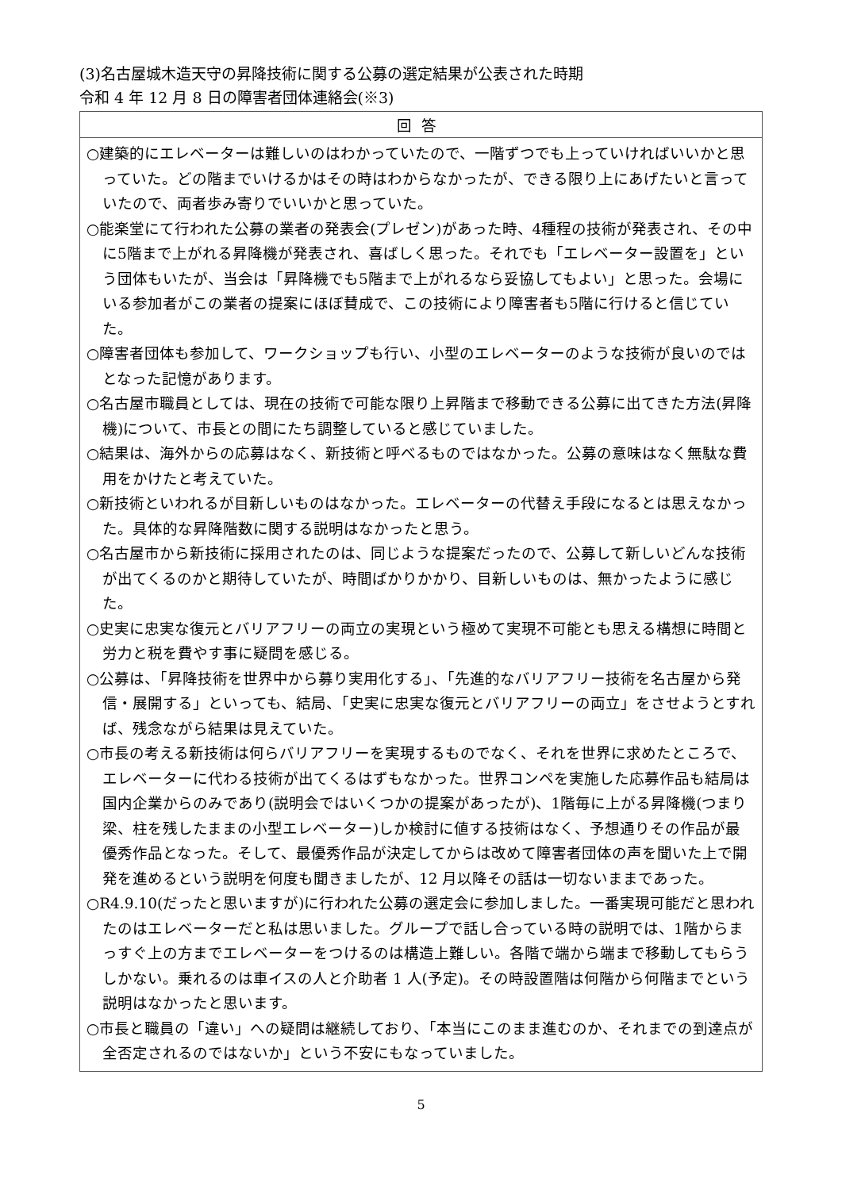(3)名古屋城木造天守の昇降技術に関する公募の選定結果が公表された時期
令和 4 年 12 月 8 日の障害者団体連絡会(※3)
| 回答 |
| --- |
| ○建築的にエレベーターは難しいのはわかっていたので、一階ずつでも上っていければいいかと思っていた。どの階までいけるかはその時はわからなかったが、できる限り上にあげたいと言っていたので、両者歩み寄りでいいかと思っていた。 ○能楽堂にて行われた公募の業者の発表会(プレゼン)があった時、4種程の技術が発表され、その中に5階まで上がれる昇降機が発表され、喜ばしく思った。それでも「エレベーター設置を」という団体もいたが、当会は「昇降機でも5階まで上がれるなら妥協してもよい」と思った。会場にいる参加者がこの業者の提案にほぼ賛成で、この技術により障害者も5階に行けると信じていた。 ○障害者団体も参加して、ワークショップも行い、小型のエレベーターのような技術が良いのではとなった記憶があります。 ○名古屋市職員としては、現在の技術で可能な限り上昇階まで移動できる公募に出てきた方法(昇降機)について、市長との間にたち調整していると感じていました。 ○結果は、海外からの応募はなく、新技術と呼べるものではなかった。公募の意味はなく無駄な費用をかけたと考えていた。 ○新技術といわれるが目新しいものはなかった。エレベーターの代替え手段になるとは思えなかった。具体的な昇降階数に関する説明はなかったと思う。 ○名古屋市から新技術に採用されたのは、同じような提案だったので、公募して新しいどんな技術が出てくるのかと期待していたが、時間ばかりかかり、目新しいものは、無かったように感じた。 ○史実に忠実な復元とバリアフリーの両立の実現という極めて実現不可能とも思える構想に時間と労力と税を費やす事に疑問を感じる。 ○公募は、「昇降技術を世界中から募り実用化する」、「先進的なバリアフリー技術を名古屋から発信・展開する」といっても、結局、「史実に忠実な復元とバリアフリーの両立」をさせようとすれば、残念ながら結果は見えていた。 ○市長の考える新技術は何らバリアフリーを実現するものでなく、それを世界に求めたところで、エレベーターに代わる技術が出てくるはずもなかった。世界コンペを実施した応募作品も結局は国内企業からのみであり(説明会ではいくつかの提案があったが)、1階毎に上がる昇降機(つまり梁、柱を残したままの小型エレベーター)しか検討に値する技術はなく、予想通りその作品が最優秀作品となった。そして、最優秀作品が決定してからは改めて障害者団体の声を聞いた上で開発を進めるという説明を何度も聞きましたが、12 月以降その話は一切ないままであった。 ○R4.9.10(だったと思いますが)に行われた公募の選定会に参加しました。一番実現可能だと思われたのはエレベーターだと私は思いました。グループで話し合っている時の説明では、1階からまっすぐ上の方までエレベーターをつけるのは構造上難しい。各階で端から端まで移動してもらうしかない。乗れるのは車イスの人と介助者 1 人(予定)。その時設置階は何階から何階までという説明はなかったと思います。 ○市長と職員の「違い」への疑問は継続しており、「本当にこのまま進むのか、それまでの到達点が全否定されるのではないか」という不安にもなっていました。 |
5